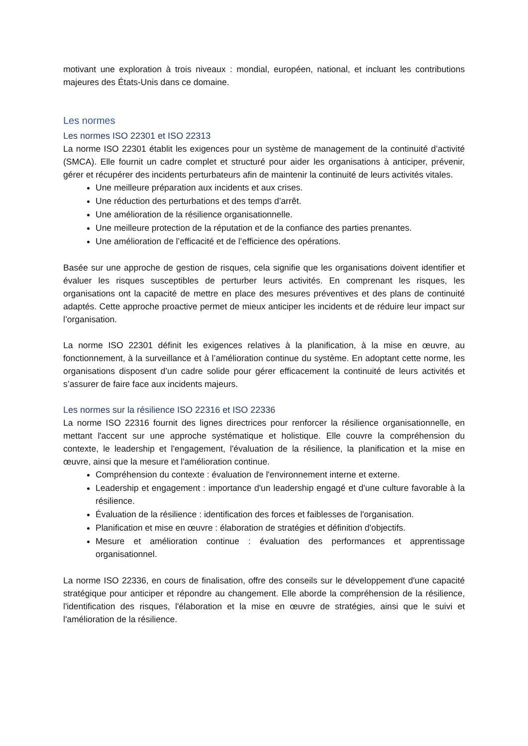motivant une exploration à trois niveaux : mondial, européen, national, et incluant les contributions majeures des États-Unis dans ce domaine.
Les normes
Les normes ISO 22301 et ISO 22313
La norme ISO 22301 établit les exigences pour un système de management de la continuité d’activité (SMCA). Elle fournit un cadre complet et structuré pour aider les organisations à anticiper, prévenir, gérer et récupérer des incidents perturbateurs afin de maintenir la continuité de leurs activités vitales.
Une meilleure préparation aux incidents et aux crises.
Une réduction des perturbations et des temps d’arrêt.
Une amélioration de la résilience organisationnelle.
Une meilleure protection de la réputation et de la confiance des parties prenantes.
Une amélioration de l’efficacité et de l’efficience des opérations.
Basée sur une approche de gestion de risques, cela signifie que les organisations doivent identifier et évaluer les risques susceptibles de perturber leurs activités. En comprenant les risques, les organisations ont la capacité de mettre en place des mesures préventives et des plans de continuité adaptés. Cette approche proactive permet de mieux anticiper les incidents et de réduire leur impact sur l’organisation.
La norme ISO 22301 définit les exigences relatives à la planification, à la mise en œuvre, au fonctionnement, à la surveillance et à l’amélioration continue du système. En adoptant cette norme, les organisations disposent d’un cadre solide pour gérer efficacement la continuité de leurs activités et s’assurer de faire face aux incidents majeurs.
Les normes sur la résilience ISO 22316 et ISO 22336
La norme ISO 22316 fournit des lignes directrices pour renforcer la résilience organisationnelle, en mettant l'accent sur une approche systématique et holistique. Elle couvre la compréhension du contexte, le leadership et l'engagement, l'évaluation de la résilience, la planification et la mise en œuvre, ainsi que la mesure et l'amélioration continue.
Compréhension du contexte : évaluation de l'environnement interne et externe.
Leadership et engagement : importance d'un leadership engagé et d'une culture favorable à la résilience.
Évaluation de la résilience : identification des forces et faiblesses de l'organisation.
Planification et mise en œuvre : élaboration de stratégies et définition d'objectifs.
Mesure et amélioration continue : évaluation des performances et apprentissage organisationnel.
La norme ISO 22336, en cours de finalisation, offre des conseils sur le développement d'une capacité stratégique pour anticiper et répondre au changement. Elle aborde la compréhension de la résilience, l'identification des risques, l'élaboration et la mise en œuvre de stratégies, ainsi que le suivi et l'amélioration de la résilience.